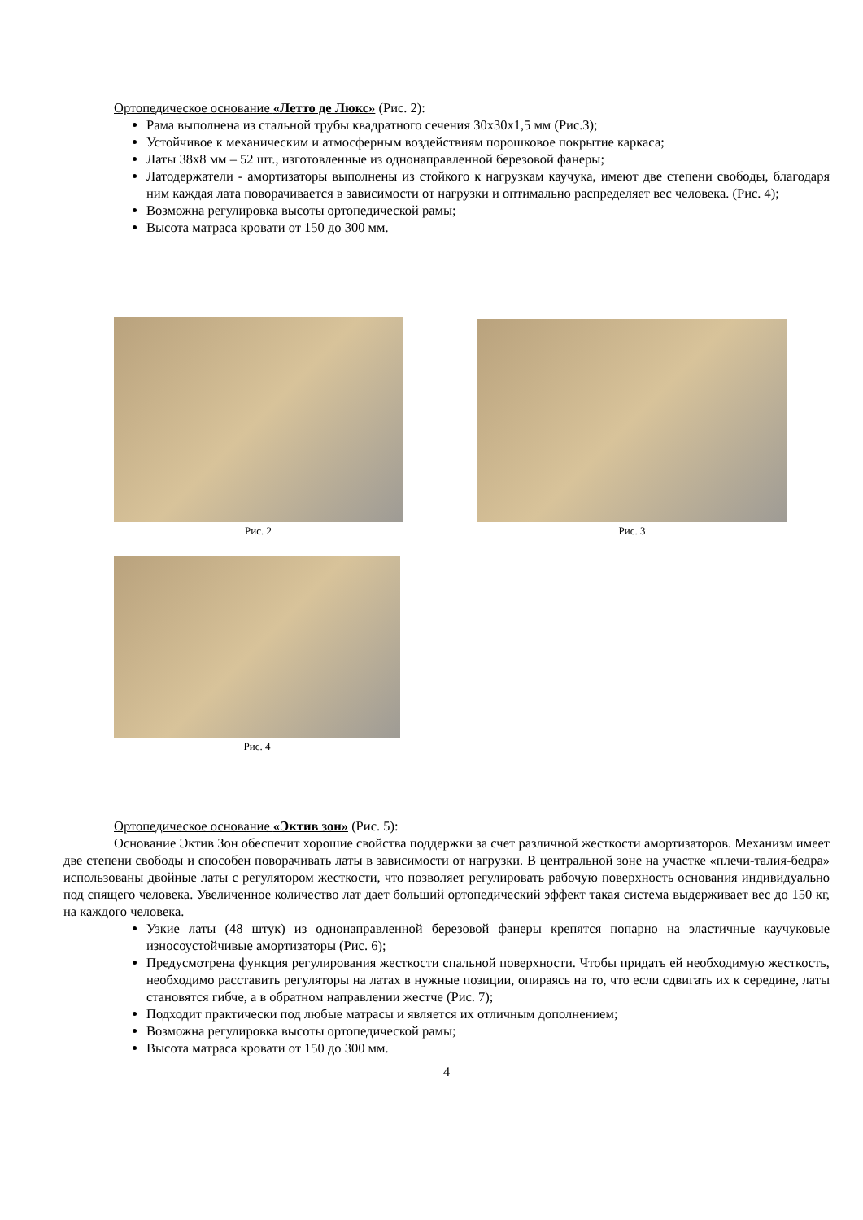Ортопедическое основание «Летто де Люкс» (Рис. 2):
Рама выполнена из стальной трубы квадратного сечения 30х30х1,5 мм (Рис.3);
Устойчивое к механическим и атмосферным воздействиям порошковое покрытие каркаса;
Латы 38х8 мм – 52 шт., изготовленные из однонаправленной березовой фанеры;
Латодержатели - амортизаторы выполнены из стойкого к нагрузкам каучука, имеют две степени свободы, благодаря ним каждая лата поворачивается в зависимости от нагрузки и оптимально распределяет вес человека. (Рис. 4);
Возможна регулировка высоты ортопедической рамы;
Высота матраса кровати от 150 до 300 мм.
Рис. 2 Рис. 3
Рис. 4
Ортопедическое основание «Эктив зон» (Рис. 5):
Основание Эктив Зон обеспечит хорошие свойства поддержки за счет различной жесткости амортизаторов. Механизм имеет две степени свободы и способен поворачивать латы в зависимости от нагрузки. В центральной зоне на участке «плечи-талия-бедра» использованы двойные латы с регулятором жесткости, что позволяет регулировать рабочую поверхность основания индивидуально под спящего человека. Увеличенное количество лат дает больший ортопедический эффект такая система выдерживает вес до 150 кг, на каждого человека.
Узкие латы (48 штук) из однонаправленной березовой фанеры крепятся попарно на эластичные каучуковые износоустойчивые амортизаторы (Рис. 6);
Предусмотрена функция регулирования жесткости спальной поверхности. Чтобы придать ей необходимую жесткость, необходимо расставить регуляторы на латах в нужные позиции, опираясь на то, что если сдвигать их к середине, латы становятся гибче, а в обратном направлении жестче (Рис. 7);
Подходит практически под любые матрасы и является их отличным дополнением;
Возможна регулировка высоты ортопедической рамы;
Высота матраса кровати от 150 до 300 мм.
4